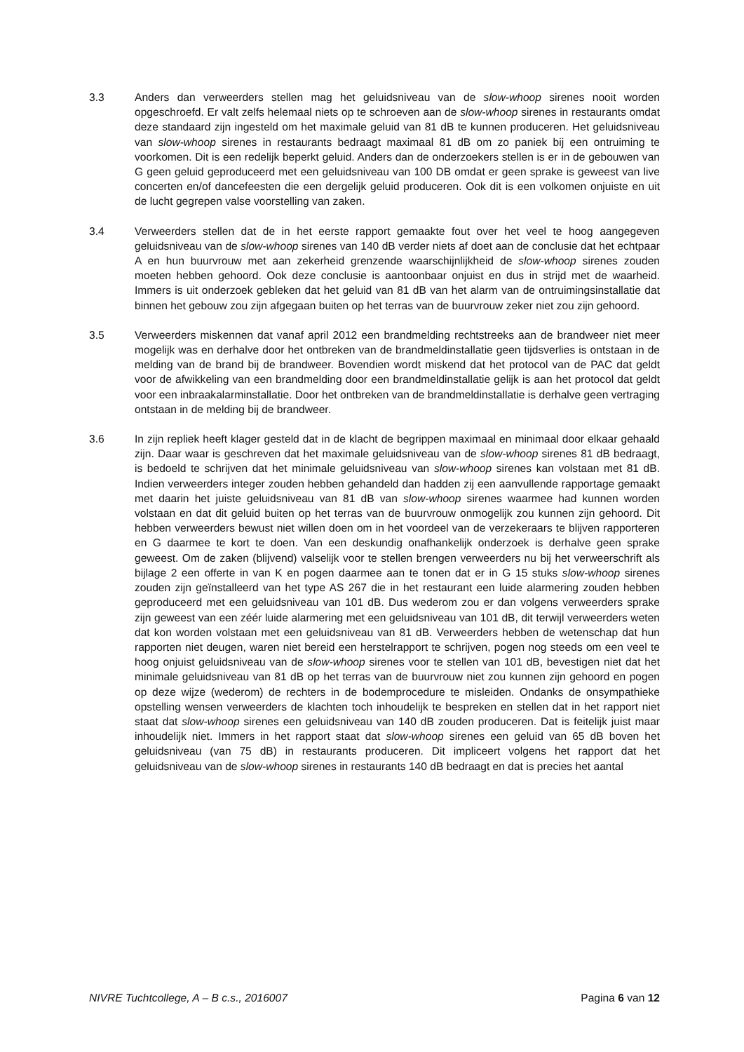3.3 Anders dan verweerders stellen mag het geluidsniveau van de slow-whoop sirenes nooit worden opgeschroefd. Er valt zelfs helemaal niets op te schroeven aan de slow-whoop sirenes in restaurants omdat deze standaard zijn ingesteld om het maximale geluid van 81 dB te kunnen produceren. Het geluidsniveau van slow-whoop sirenes in restaurants bedraagt maximaal 81 dB om zo paniek bij een ontruiming te voorkomen. Dit is een redelijk beperkt geluid. Anders dan de onderzoekers stellen is er in de gebouwen van G geen geluid geproduceerd met een geluidsniveau van 100 DB omdat er geen sprake is geweest van live concerten en/of dancefeesten die een dergelijk geluid produceren. Ook dit is een volkomen onjuiste en uit de lucht gegrepen valse voorstelling van zaken.
3.4 Verweerders stellen dat de in het eerste rapport gemaakte fout over het veel te hoog aangegeven geluidsniveau van de slow-whoop sirenes van 140 dB verder niets af doet aan de conclusie dat het echtpaar A en hun buurvrouw met aan zekerheid grenzende waarschijnlijkheid de slow-whoop sirenes zouden moeten hebben gehoord. Ook deze conclusie is aantoonbaar onjuist en dus in strijd met de waarheid. Immers is uit onderzoek gebleken dat het geluid van 81 dB van het alarm van de ontruimingsinstallatie dat binnen het gebouw zou zijn afgegaan buiten op het terras van de buurvrouw zeker niet zou zijn gehoord.
3.5 Verweerders miskennen dat vanaf april 2012 een brandmelding rechtstreeks aan de brandweer niet meer mogelijk was en derhalve door het ontbreken van de brandmeldinstallatie geen tijdsverlies is ontstaan in de melding van de brand bij de brandweer. Bovendien wordt miskend dat het protocol van de PAC dat geldt voor de afwikkeling van een brandmelding door een brandmeldinstallatie gelijk is aan het protocol dat geldt voor een inbraakalarminstallatie. Door het ontbreken van de brandmeldinstallatie is derhalve geen vertraging ontstaan in de melding bij de brandweer.
3.6 In zijn repliek heeft klager gesteld dat in de klacht de begrippen maximaal en minimaal door elkaar gehaald zijn. Daar waar is geschreven dat het maximale geluidsniveau van de slow-whoop sirenes 81 dB bedraagt, is bedoeld te schrijven dat het minimale geluidsniveau van slow-whoop sirenes kan volstaan met 81 dB. Indien verweerders integer zouden hebben gehandeld dan hadden zij een aanvullende rapportage gemaakt met daarin het juiste geluidsniveau van 81 dB van slow-whoop sirenes waarmee had kunnen worden volstaan en dat dit geluid buiten op het terras van de buurvrouw onmogelijk zou kunnen zijn gehoord. Dit hebben verweerders bewust niet willen doen om in het voordeel van de verzekeraars te blijven rapporteren en G daarmee te kort te doen. Van een deskundig onafhankelijk onderzoek is derhalve geen sprake geweest. Om de zaken (blijvend) valselijk voor te stellen brengen verweerders nu bij het verweerschrift als bijlage 2 een offerte in van K en pogen daarmee aan te tonen dat er in G 15 stuks slow-whoop sirenes zouden zijn geïnstalleerd van het type AS 267 die in het restaurant een luide alarmering zouden hebben geproduceerd met een geluidsniveau van 101 dB. Dus wederom zou er dan volgens verweerders sprake zijn geweest van een zéér luide alarmering met een geluidsniveau van 101 dB, dit terwijl verweerders weten dat kon worden volstaan met een geluidsniveau van 81 dB. Verweerders hebben de wetenschap dat hun rapporten niet deugen, waren niet bereid een herstelrapport te schrijven, pogen nog steeds om een veel te hoog onjuist geluidsniveau van de slow-whoop sirenes voor te stellen van 101 dB, bevestigen niet dat het minimale geluidsniveau van 81 dB op het terras van de buurvrouw niet zou kunnen zijn gehoord en pogen op deze wijze (wederom) de rechters in de bodemprocedure te misleiden. Ondanks de onsympathieke opstelling wensen verweerders de klachten toch inhoudelijk te bespreken en stellen dat in het rapport niet staat dat slow-whoop sirenes een geluidsniveau van 140 dB zouden produceren. Dat is feitelijk juist maar inhoudelijk niet. Immers in het rapport staat dat slow-whoop sirenes een geluid van 65 dB boven het geluidsniveau (van 75 dB) in restaurants produceren. Dit impliceert volgens het rapport dat het geluidsniveau van de slow-whoop sirenes in restaurants 140 dB bedraagt en dat is precies het aantal
NIVRE Tuchtcollege, A – B c.s., 2016007 Pagina 6 van 12